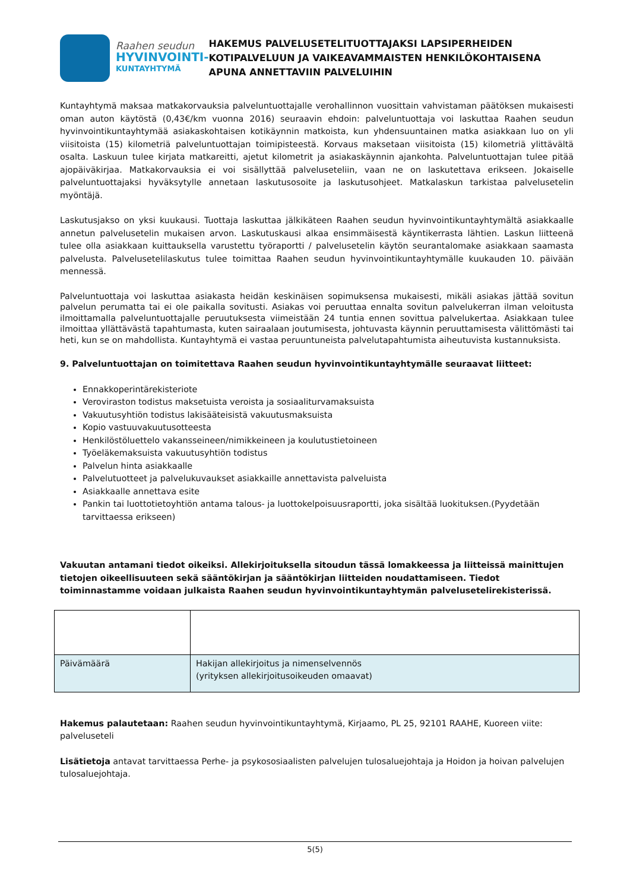Raahen seudun
HYVINVOINTI-
KUNTAYHTYMÄ
HAKEMUS PALVELUSETELITUOTTAJAKSI LAPSIPERHEIDEN KOTIPALVELUUN JA VAIKEAVAMMAISTEN HENKILÖKOHTAISENA APUNA ANNETTAVIIN PALVELUIHIN
Kuntayhtymä maksaa matkakorvauksia palveluntuottajalle verohallinnon vuosittain vahvistaman päätöksen mukaisesti oman auton käytöstä (0,43€/km vuonna 2016) seuraavin ehdoin: palveluntuottaja voi laskuttaa Raahen seudun hyvinvointikuntayhtymää asiakaskohtaisen kotikäynnin matkoista, kun yhdensuuntainen matka asiakkaan luo on yli viisitoista (15) kilometriä palveluntuottajan toimipisteestä. Korvaus maksetaan viisitoista (15) kilometriä ylittävältä osalta. Laskuun tulee kirjata matkareitti, ajetut kilometrit ja asiakaskäynnin ajankohta. Palveluntuottajan tulee pitää ajopäiväkirjaa. Matkakorvauksia ei voi sisällyttää palveluseteliin, vaan ne on laskutettava erikseen. Jokaiselle palveluntuottajaksi hyväksytylle annetaan laskutusosoite ja laskutusohjeet. Matkalaskun tarkistaa palvelusetelin myöntäjä.
Laskutusjakso on yksi kuukausi. Tuottaja laskuttaa jälkikäteen Raahen seudun hyvinvointikuntayhtymältä asiakkaalle annetun palvelusetelin mukaisen arvon. Laskutuskausi alkaa ensimmäisestä käyntikerrasta lähtien. Laskun liitteenä tulee olla asiakkaan kuittauksella varustettu työraportti / palvelusetelin käytön seurantalomake asiakkaan saamasta palvelusta. Palvelusetelilaskutus tulee toimittaa Raahen seudun hyvinvointikuntayhtymälle kuukauden 10. päivään mennessä.
Palveluntuottaja voi laskuttaa asiakasta heidän keskinäisen sopimuksensa mukaisesti, mikäli asiakas jättää sovitun palvelun perumatta tai ei ole paikalla sovitusti. Asiakas voi peruuttaa ennalta sovitun palvelukerran ilman veloitusta ilmoittamalla palveluntuottajalle peruutuksesta viimeistään 24 tuntia ennen sovittua palvelukertaa. Asiakkaan tulee ilmoittaa yllättävästä tapahtumasta, kuten sairaalaan joutumisesta, johtuvasta käynnin peruuttamisesta välittömästi tai heti, kun se on mahdollista. Kuntayhtymä ei vastaa peruuntuneista palvelutapahtumista aiheutuvista kustannuksista.
9. Palveluntuottajan on toimitettava Raahen seudun hyvinvointikuntayhtymälle seuraavat liitteet:
Ennakkoperintärekisteriote
Veroviraston todistus maksetuista veroista ja sosiaaliturvamaksuista
Vakuutusyhtiön todistus lakisääteisistä vakuutusmaksuista
Kopio vastuuvakuutusotteesta
Henkilöstöluettelo vakansseineen/nimikkeineen ja koulutustietoineen
Työeläkemaksuista vakuutusyhtiön todistus
Palvelun hinta asiakkaalle
Palvelutuotteet ja palvelukuvaukset asiakkaille annettavista palveluista
Asiakkaalle annettava esite
Pankin tai luottotietoyhtiön antama talous- ja luottokelpoisuusraportti, joka sisältää luokituksen.(Pyydetään tarvittaessa erikseen)
Vakuutan antamani tiedot oikeiksi. Allekirjoituksella sitoudun tässä lomakkeessa ja liitteissä mainittujen tietojen oikeellisuuteen sekä sääntökirjan ja sääntökirjan liitteiden noudattamiseen. Tiedot toiminnastamme voidaan julkaista Raahen seudun hyvinvointikuntayhtymän palvelusetelirekisterissä.
| Päivämäärä | Hakijan allekirjoitus ja nimenselvennös (yrityksen allekirjoitusoikeuden omaavat) |
Hakemus palautetaan: Raahen seudun hyvinvointikuntayhtymä, Kirjaamo, PL 25, 92101 RAAHE, Kuoreen viite: palveluseteli
Lisätietoja antavat tarvittaessa Perhe- ja psykososiaalisten palvelujen tulosaluejohtaja ja Hoidon ja hoivan palvelujen tulosaluejohtaja.
5(5)